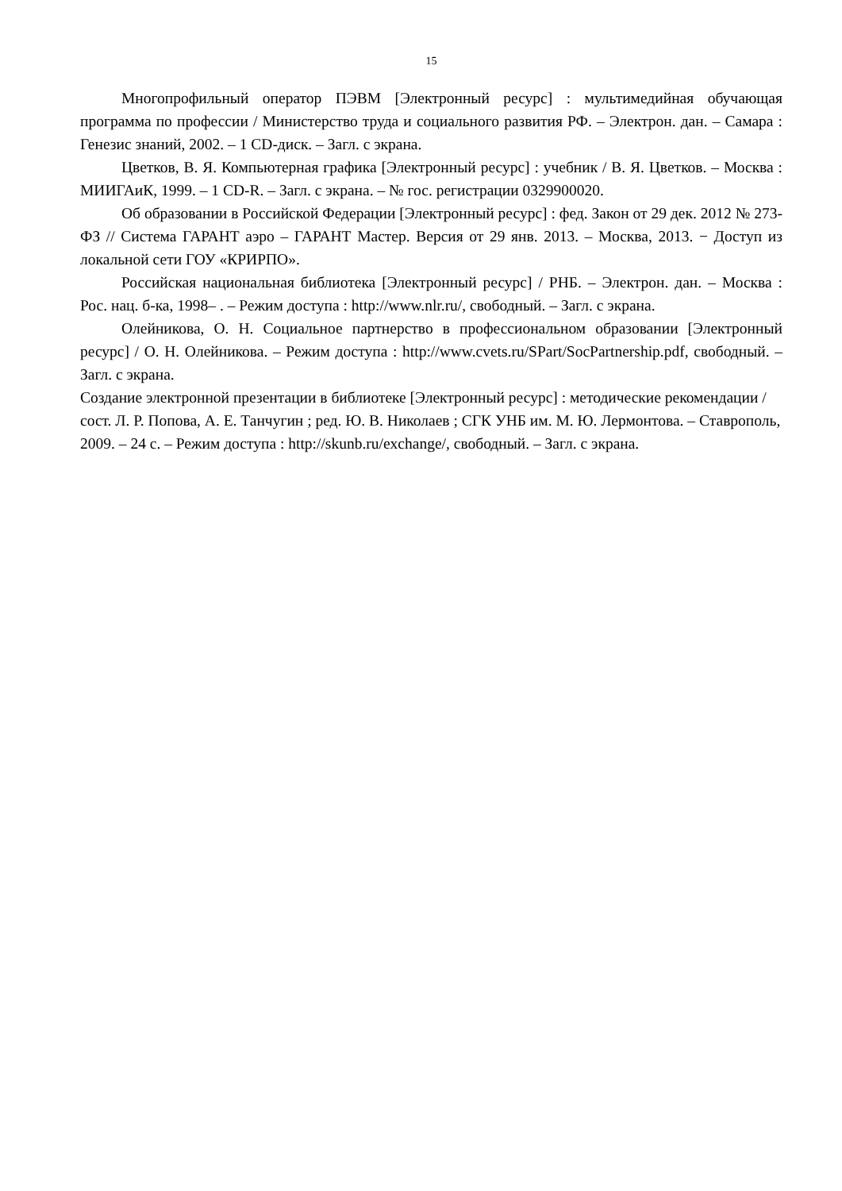15
Многопрофильный оператор ПЭВМ [Электронный ресурс] : мультимедийная обучающая программа по профессии / Министерство труда и социального развития РФ. – Электрон. дан. – Самара : Генезис знаний, 2002. – 1 CD-диск. – Загл. с экрана.
Цветков, В. Я. Компьютерная графика [Электронный ресурс] : учебник / В. Я. Цветков. – Москва : МИИГАиК, 1999. – 1 CD-R. – Загл. с экрана. – № гос. регистрации 0329900020.
Об образовании в Российской Федерации [Электронный ресурс] : фед. Закон от 29 дек. 2012 № 273-ФЗ // Система ГАРАНТ аэро – ГАРАНТ Мастер. Версия от 29 янв. 2013. – Москва, 2013. − Доступ из локальной сети ГОУ «КРИРПО».
Российская национальная библиотека [Электронный ресурс] / РНБ. – Электрон. дан. – Москва : Рос. нац. б-ка, 1998– . – Режим доступа : http://www.nlr.ru/, свободный. – Загл. с экрана.
Олейникова, О. Н. Социальное партнерство в профессиональном образовании [Электронный ресурс] / О. Н. Олейникова. – Режим доступа : http://www.cvets.ru/SPart/SocPartnership.pdf, свободный. – Загл. с экрана.
Создание электронной презентации в библиотеке [Электронный ресурс] : методические рекомендации / сост. Л. Р. Попова, А. Е. Танчугин ; ред. Ю. В. Николаев ; СГК УНБ им. М. Ю. Лермонтова. – Ставрополь, 2009. – 24 с. – Режим доступа : http://skunb.ru/exchange/, свободный. – Загл. с экрана.